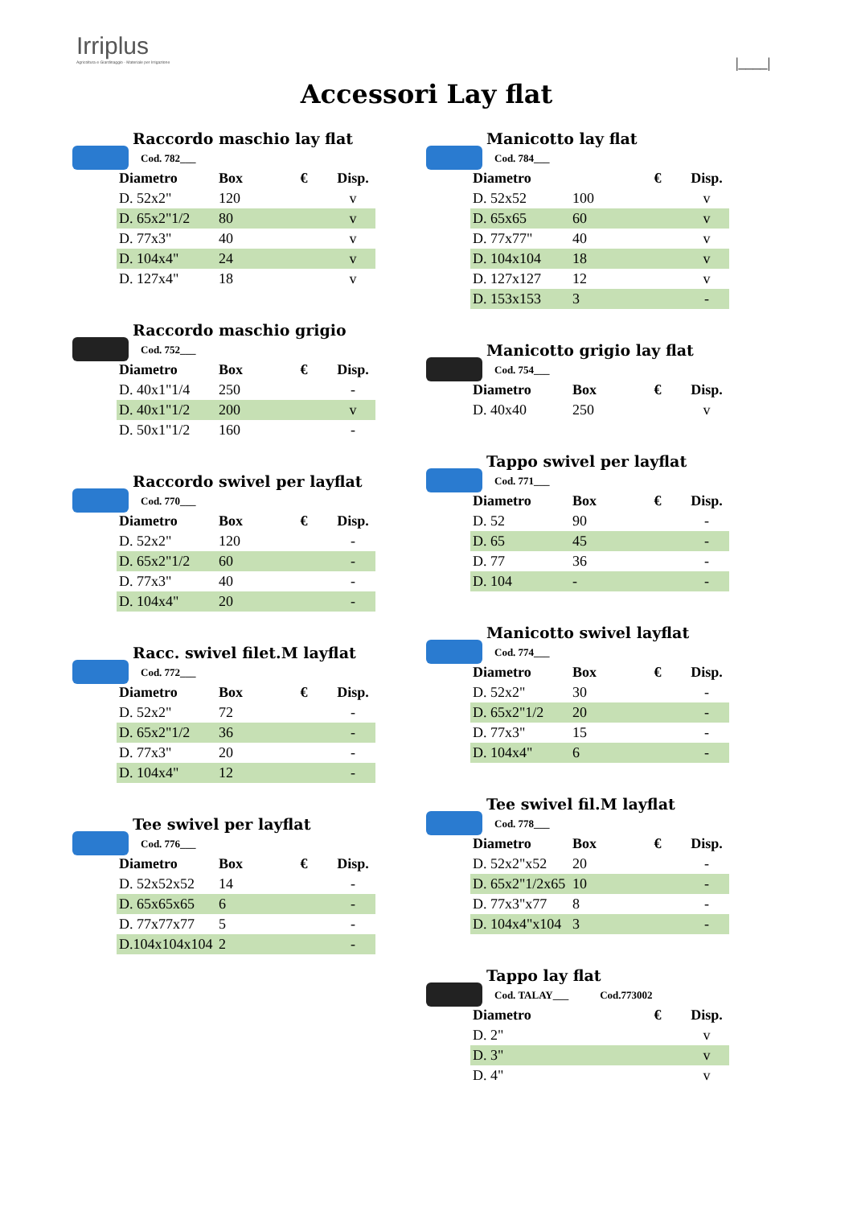Irriplus
Agricoltura e Giardinaggio - Materiale per Irrigazione
|____|
Accessori Lay flat
Raccordo maschio lay flat
Cod. 782___
| Diametro | Box | € | Disp. |
| --- | --- | --- | --- |
| D. 52x2" | 120 | | v |
| D. 65x2"1/2 | 80 | | v |
| D. 77x3" | 40 | | v |
| D. 104x4" | 24 | | v |
| D. 127x4" | 18 | | v |
Raccordo maschio grigio
Cod. 752___
| Diametro | Box | € | Disp. |
| --- | --- | --- | --- |
| D. 40x1"1/4 | 250 | | - |
| D. 40x1"1/2 | 200 | | v |
| D. 50x1"1/2 | 160 | | - |
Raccordo swivel per layflat
Cod. 770___
| Diametro | Box | € | Disp. |
| --- | --- | --- | --- |
| D. 52x2" | 120 | | - |
| D. 65x2"1/2 | 60 | | - |
| D. 77x3" | 40 | | - |
| D. 104x4" | 20 | | - |
Racc. swivel filet.M layflat
Cod. 772___
| Diametro | Box | € | Disp. |
| --- | --- | --- | --- |
| D. 52x2" | 72 | | - |
| D. 65x2"1/2 | 36 | | - |
| D. 77x3" | 20 | | - |
| D. 104x4" | 12 | | - |
Tee swivel per layflat
Cod. 776___
| Diametro | Box | € | Disp. |
| --- | --- | --- | --- |
| D. 52x52x52 | 14 | | - |
| D. 65x65x65 | 6 | | - |
| D. 77x77x77 | 5 | | - |
| D.104x104x104 | 2 | | - |
Manicotto lay flat
Cod. 784___
| Diametro | | € | Disp. |
| --- | --- | --- | --- |
| D. 52x52 | 100 | | v |
| D. 65x65 | 60 | | v |
| D. 77x77" | 40 | | v |
| D. 104x104 | 18 | | v |
| D. 127x127 | 12 | | v |
| D. 153x153 | 3 | | - |
Manicotto grigio lay flat
Cod. 754___
| Diametro | Box | € | Disp. |
| --- | --- | --- | --- |
| D. 40x40 | 250 | | v |
Tappo swivel per layflat
Cod. 771___
| Diametro | Box | € | Disp. |
| --- | --- | --- | --- |
| D. 52 | 90 | | - |
| D. 65 | 45 | | - |
| D. 77 | 36 | | - |
| D. 104 | - | | - |
Manicotto swivel layflat
Cod. 774___
| Diametro | Box | € | Disp. |
| --- | --- | --- | --- |
| D. 52x2" | 30 | | - |
| D. 65x2"1/2 | 20 | | - |
| D. 77x3" | 15 | | - |
| D. 104x4" | 6 | | - |
Tee swivel fil.M layflat
Cod. 778___
| Diametro | Box | € | Disp. |
| --- | --- | --- | --- |
| D. 52x2"x52 | 20 | | - |
| D. 65x2"1/2x65 | 10 | | - |
| D. 77x3"x77 | 8 | | - |
| D. 104x4"x104 | 3 | | - |
Tappo lay flat
Cod. TALAY___ Cod.773002
| Diametro | | € | Disp. |
| --- | --- | --- | --- |
| D. 2" | | | v |
| D. 3" | | | v |
| D. 4" | | | v |